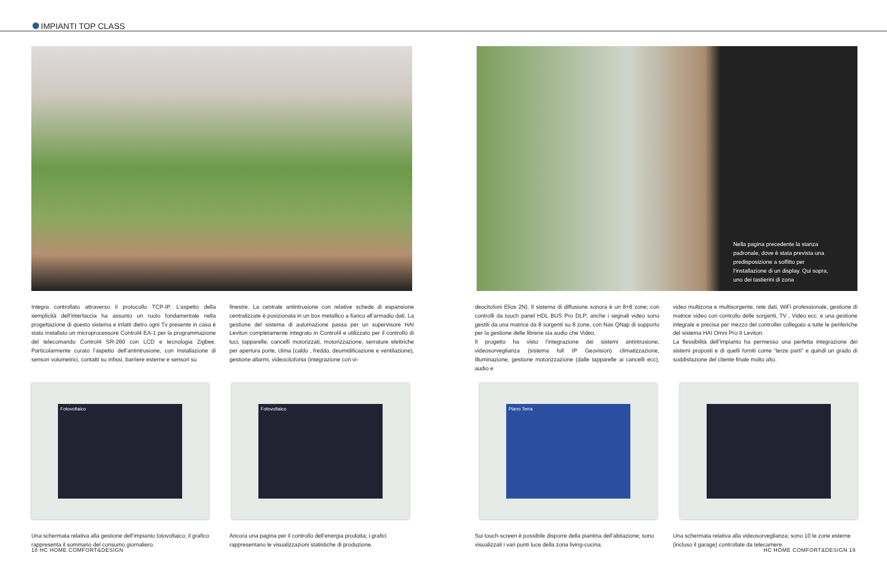IMPIANTI TOP CLASS
Nella pagina precedente la stanza padronale, dove è stata prevista una predisposizione a soffitto per l’installazione di un display. Qui sopra, uno dei tastierini di zona
Integra controllato attraverso il protocollo TCP-IP. L’aspetto della semplicità dell’interfaccia ha assunto un ruolo fondamentale nella progettazione di questo sistema e infatti dietro ogni Tv presente in casa è stato installato un microprocessore Control4 EA-1 per la programmazione del telecomando Control4 SR-260 con LCD e tecnologia Zigbee. Particolarmente curato l’aspetto dell’antintrusione, con installazione di sensori volumetrici, contatti su infissi, barriere esterne e sensori su
finestre. La centrale antintrusione con relative schede di espansione centralizzate è posizionata in un box metallico a fianco all’armadio dati. La gestione del sistema di automazione passa per un supervisore HAI Leviton completamente integrato in Control4 e utilizzato per il controllo di luci, tapparelle, cancelli motorizzati, motorizzazione, serrature elettriche per apertura porte, clima (caldo , freddo, deumidificazione e ventilazione), gestione allarmi, videocitofonia (integrazione con vi-
deocitofoni Elios 2N). Il sistema di diffusione sonora è un 8+8 zone; con controlli da touch panel HDL BUS Pro DLP; anche i segnali video sono gestiti da una matrice da 8 sorgenti su 8 zone, con Nas QNap di supporto per la gestione delle librerie sia audio che Video.
Il progetto ha visto l’integrazione dei sistemi antintrusione, videosorveglianza (sistema full IP Geovision) climatizzazione, Illuminazione, gestione motorizzazione (dalle tapparelle ai cancelli ecc), audio e
video multizona e multisorgente, rete dati, WiFi professionale, gestione di matrice video con controllo delle sorgenti, TV , Video ecc. e una gestione integrale e precisa per mezzo del controller collegato a tutte le periferiche del sistema HAI Omni Pro II Leviton.
La flessibilità dell’impianto ha permesso una perfetta integrazione dei sistemi proposti e di quelli forniti come “terze parti” e quindi un grado di soddisfazione del cliente finale molto alto.
Fotovoltaico Fotovoltaico Piano Terra
Una schermata relativa alla gestione dell’impianto fotovoltaico; il grafico rappresenta il sommario del consumo giornaliero.
Ancora una pagina per il controllo dell’energia prodotta; i grafici rappresentano le visualizzazioni statistiche di produzione.
Sui touch-screen è possibile disporre della piantina dell’abitazione; sono visualizzati i vari punti luce della zona living-cucina.
Una schermata relativa alla videosorveglianza; sono 10 le zone esterne (incluso il garage) controllate da telecamere.
18 HC HOME COMFORT&DESIGN HC HOME COMFORT&DESIGN 19